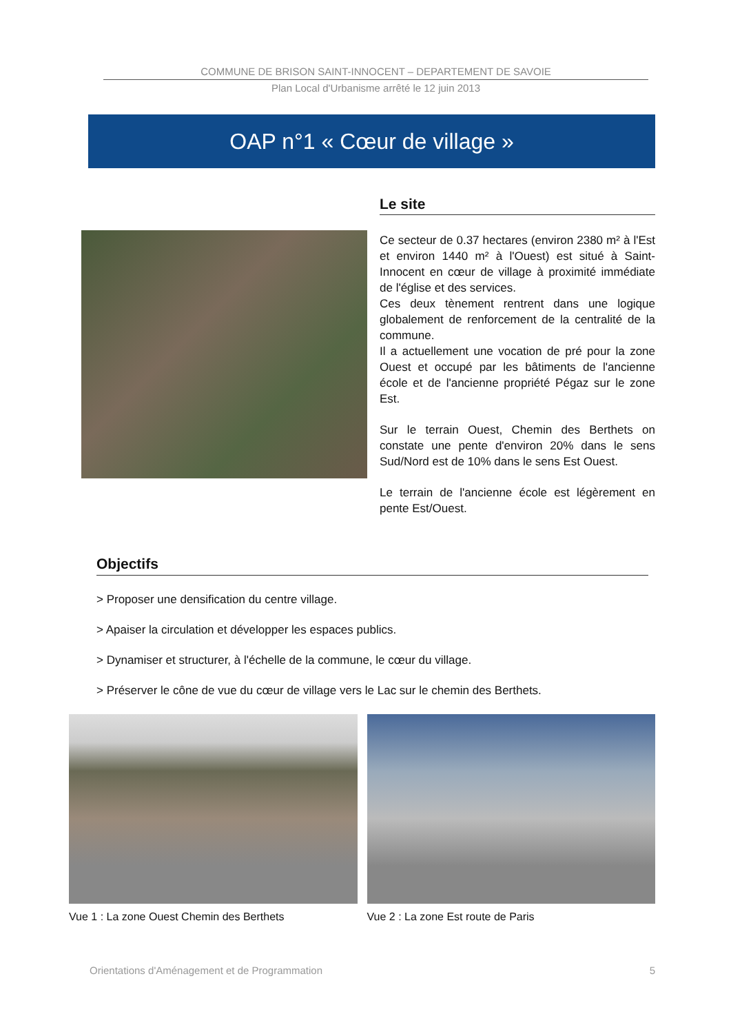COMMUNE DE BRISON SAINT-INNOCENT – DEPARTEMENT DE SAVOIE
Plan Local d'Urbanisme arrêté le 12 juin 2013
OAP n°1 « Cœur de village »
Le site
Ce secteur de 0.37 hectares (environ 2380 m² à l'Est et environ 1440 m² à l'Ouest) est situé à Saint-Innocent en cœur de village à proximité immédiate de l'église et des services.
Ces deux tènement rentrent dans une logique globalement de renforcement de la centralité de la commune.
Il a actuellement une vocation de pré pour la zone Ouest et occupé par les bâtiments de l'ancienne école et de l'ancienne propriété Pégaz sur le zone Est.
Sur le terrain Ouest, Chemin des Berthets on constate une pente d'environ 20% dans le sens Sud/Nord est de 10% dans le sens Est Ouest.
Le terrain de l'ancienne école est légèrement en pente Est/Ouest.
Objectifs
> Proposer une densification du centre village.
> Apaiser la circulation et développer les espaces publics.
> Dynamiser et structurer, à l'échelle de la commune, le cœur du village.
> Préserver le cône de vue du cœur de village vers le Lac sur le chemin des Berthets.
Vue 1 : La zone Ouest Chemin des Berthets
Vue 2 : La zone Est route de Paris
Orientations d'Aménagement et de Programmation 5